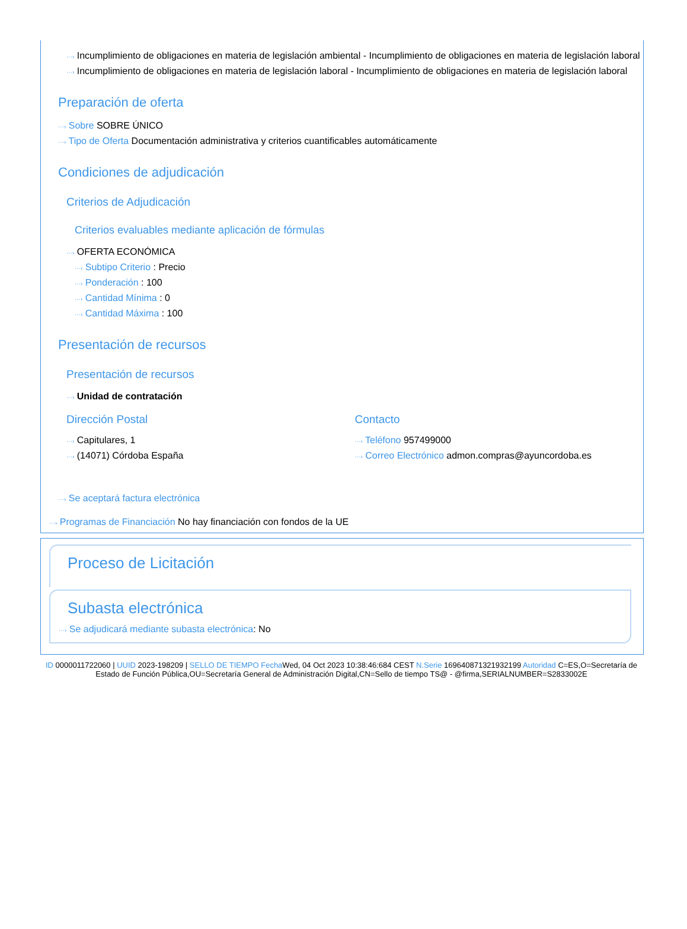···› Incumplimiento de obligaciones en materia de legislación ambiental - Incumplimiento de obligaciones en materia de legislación laboral
···› Incumplimiento de obligaciones en materia de legislación laboral - Incumplimiento de obligaciones en materia de legislación laboral
Preparación de oferta
···› Sobre SOBRE ÚNICO
···› Tipo de Oferta Documentación administrativa y criterios cuantificables automáticamente
Condiciones de adjudicación
Criterios de Adjudicación
Criterios evaluables mediante aplicación de fórmulas
···› OFERTA ECONÓMICA
···› Subtipo Criterio : Precio
···› Ponderación : 100
···› Cantidad Mínima : 0
···› Cantidad Máxima : 100
Presentación de recursos
Presentación de recursos
···› Unidad de contratación
Dirección Postal
···› Capitulares, 1
···› (14071) Córdoba España
Contacto
···› Teléfono 957499000
···› Correo Electrónico admon.compras@ayuncordoba.es
···› Se aceptará factura electrónica
···› Programas de Financiación No hay financiación con fondos de la UE
Proceso de Licitación
Subasta electrónica
···› Se adjudicará mediante subasta electrónica: No
ID 0000011722060 | UUID 2023-198209 | SELLO DE TIEMPO Fecha Wed, 04 Oct 2023 10:38:46:684 CEST N.Serie 169640871321932199 Autoridad C=ES,O=Secretaría de Estado de Función Pública,OU=Secretaría General de Administración Digital,CN=Sello de tiempo TS@ - @firma,SERIALNUMBER=S2833002E